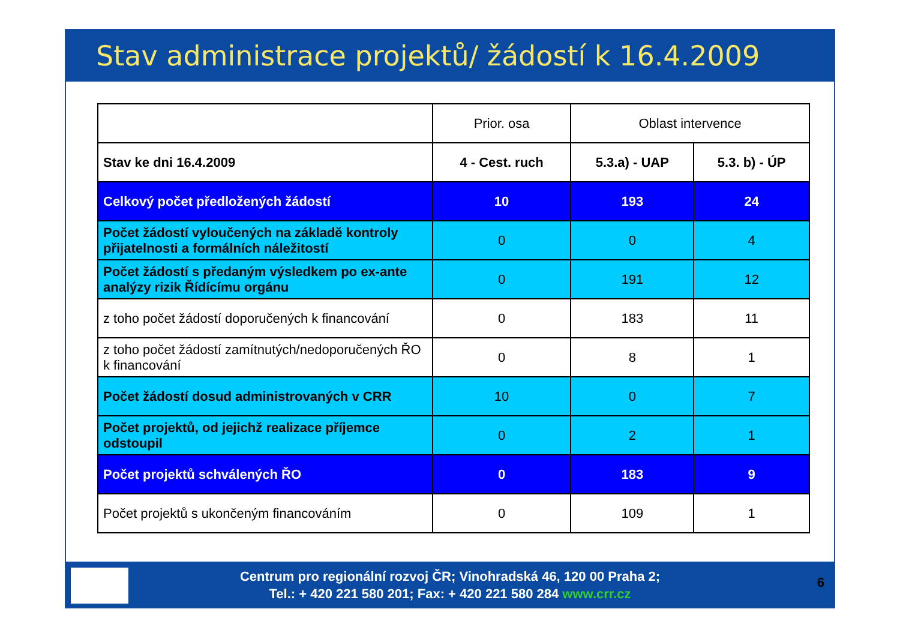Stav administrace projektů/ žádostí k 16.4.2009
| | Prior. osa | Oblast intervence | |
| --- | --- | --- | --- |
| Stav ke dni 16.4.2009 | 4 - Cest. ruch | 5.3.a) - UAP | 5.3. b) - ÚP |
| Celkový počet předložených žádostí | 10 | 193 | 24 |
| Počet žádostí vyloučených na základě kontroly přijatelnosti a formálních náležitostí | 0 | 0 | 4 |
| Počet žádostí s předaným výsledkem po ex-ante analýzy rizik Řídícímu orgánu | 0 | 191 | 12 |
| z toho počet žádostí doporučených k financování | 0 | 183 | 11 |
| z toho počet žádostí zamítnutých/nedoporučených ŘO k financování | 0 | 8 | 1 |
| Počet žádostí dosud administrovaných v CRR | 10 | 0 | 7 |
| Počet projektů, od jejichž realizace příjemce odstoupil | 0 | 2 | 1 |
| Počet projektů schválených ŘO | 0 | 183 | 9 |
| Počet projektů s ukončeným financováním | 0 | 109 | 1 |
Centrum pro regionální rozvoj ČR; Vinohradská 46, 120 00 Praha 2;
Tel.: + 420 221 580 201; Fax: + 420 221 580 284 www.crr.cz
6